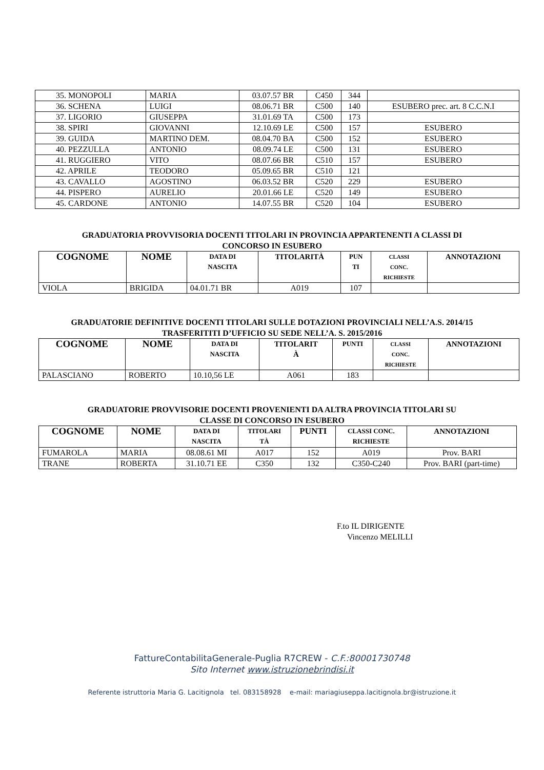| 35. MONOPOLI | MARIA | 03.07.57 BR | C450 | 344 | |
| 36. SCHENA | LUIGI | 08.06.71 BR | C500 | 140 | ESUBERO prec. art. 8 C.C.N.I |
| 37. LIGORIO | GIUSEPPA | 31.01.69 TA | C500 | 173 | |
| 38. SPIRI | GIOVANNI | 12.10.69 LE | C500 | 157 | ESUBERO |
| 39. GUIDA | MARTINO DEM. | 08.04.70 BA | C500 | 152 | ESUBERO |
| 40. PEZZULLA | ANTONIO | 08.09.74 LE | C500 | 131 | ESUBERO |
| 41. RUGGIERO | VITO | 08.07.66 BR | C510 | 157 | ESUBERO |
| 42. APRILE | TEODORO | 05.09.65 BR | C510 | 121 | |
| 43. CAVALLO | AGOSTINO | 06.03.52 BR | C520 | 229 | ESUBERO |
| 44. PISPERO | AURELIO | 20.01.66 LE | C520 | 149 | ESUBERO |
| 45. CARDONE | ANTONIO | 14.07.55 BR | C520 | 104 | ESUBERO |
GRADUATORIA PROVVISORIA DOCENTI TITOLARI IN PROVINCIA APPARTENENTI A CLASSI DI
CONCORSO IN ESUBERO
| COGNOME | NOME | DATA DI NASCITA | TITOLARITÀ | PUN TI | CLASSI CONC. RICHIESTE | ANNOTAZIONI |
| --- | --- | --- | --- | --- | --- | --- |
| VIOLA | BRIGIDA | 04.01.71 BR | A019 | 107 | | |
GRADUATORIE DEFINITIVE DOCENTI TITOLARI SULLE DOTAZIONI PROVINCIALI NELL’A.S. 2014/15
TRASFERITITI D’UFFICIO SU SEDE NELL’A. S. 2015/2016
| COGNOME | NOME | DATA DI NASCITA | TITOLARIT À | PUNTI | CLASSI CONC. RICHIESTE | ANNOTAZIONI |
| --- | --- | --- | --- | --- | --- | --- |
| PALASCIANO | ROBERTO | 10.10,56 LE | A061 | 183 | | |
GRADUATORIE PROVVISORIE DOCENTI PROVENIENTI DA ALTRA PROVINCIA TITOLARI SU
CLASSE DI CONCORSO IN ESUBERO
| COGNOME | NOME | DATA DI NASCITA | TITOLARI TÀ | PUNTI | CLASSI CONC. RICHIESTE | ANNOTAZIONI |
| --- | --- | --- | --- | --- | --- | --- |
| FUMAROLA | MARIA | 08.08.61 MI | A017 | 152 | A019 | Prov. BARI |
| TRANE | ROBERTA | 31.10.71 EE | C350 | 132 | C350-C240 | Prov. BARI (part-time) |
F.to IL DIRIGENTE
Vincenzo MELILLI
FattureContabilitaGenerale-Puglia R7CREW - C.F.:80001730748
Sito Internet www.istruzionebrindisi.it
Referente istruttoria Maria G. Lacitignola tel. 083158928 e-mail: mariagiuseppa.lacitignola.br@istruzione.it